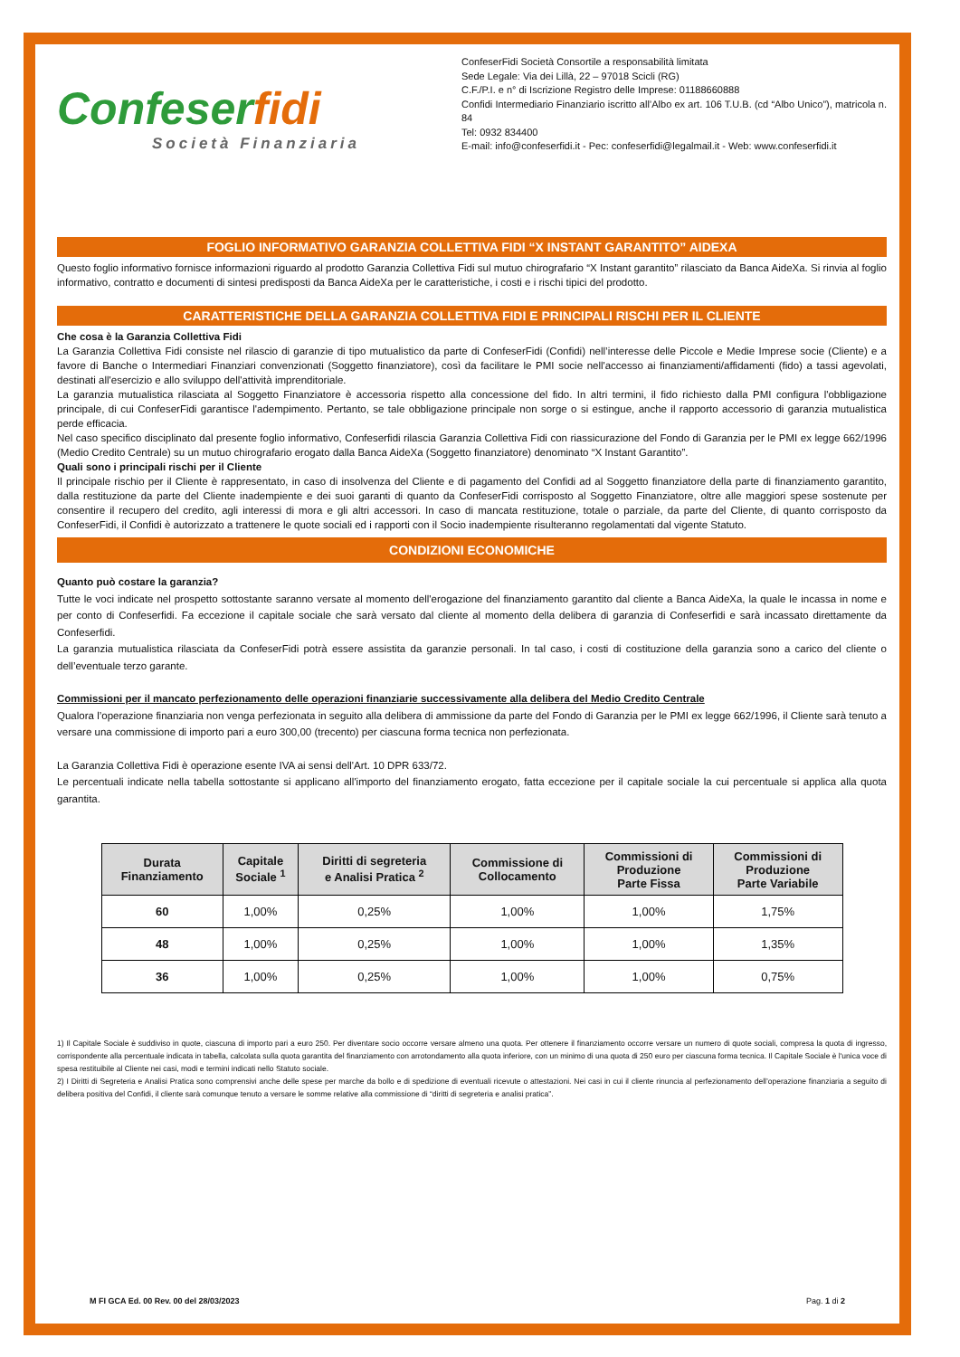Confeserfidi
Società Finanziaria
ConfeserFidi Società Consortile a responsabilità limitata
Sede Legale: Via dei Lillà, 22 – 97018 Scicli (RG)
C.F./P.I. e n° di Iscrizione Registro delle Imprese: 01188660888
Confidi Intermediario Finanziario iscritto all’Albo ex art. 106 T.U.B. (cd “Albo Unico”), matricola n. 84
Tel: 0932 834400
E-mail: info@confeserfidi.it - Pec: confeserfidi@legalmail.it - Web: www.confeserfidi.it
FOGLIO INFORMATIVO GARANZIA COLLETTIVA FIDI “X INSTANT GARANTITO” AIDEXA
Questo foglio informativo fornisce informazioni riguardo al prodotto Garanzia Collettiva Fidi sul mutuo chirografario “X Instant garantito” rilasciato da Banca AideXa. Si rinvia al foglio informativo, contratto e documenti di sintesi predisposti da Banca AideXa per le caratteristiche, i costi e i rischi tipici del prodotto.
CARATTERISTICHE DELLA GARANZIA COLLETTIVA FIDI E PRINCIPALI RISCHI PER IL CLIENTE
Che cosa è la Garanzia Collettiva Fidi
La Garanzia Collettiva Fidi consiste nel rilascio di garanzie di tipo mutualistico da parte di ConfeserFidi (Confidi) nell’interesse delle Piccole e Medie Imprese socie (Cliente) e a favore di Banche o Intermediari Finanziari convenzionati (Soggetto finanziatore), così da facilitare le PMI socie nell'accesso ai finanziamenti/affidamenti (fido) a tassi agevolati, destinati all'esercizio e allo sviluppo dell'attività imprenditoriale.
La garanzia mutualistica rilasciata al Soggetto Finanziatore è accessoria rispetto alla concessione del fido. In altri termini, il fido richiesto dalla PMI configura l'obbligazione principale, di cui ConfeserFidi garantisce l'adempimento. Pertanto, se tale obbligazione principale non sorge o si estingue, anche il rapporto accessorio di garanzia mutualistica perde efficacia.
Nel caso specifico disciplinato dal presente foglio informativo, Confeserfidi rilascia Garanzia Collettiva Fidi con riassicurazione del Fondo di Garanzia per le PMI ex legge 662/1996 (Medio Credito Centrale) su un mutuo chirografario erogato dalla Banca AideXa (Soggetto finanziatore) denominato “X Instant Garantito”.
Quali sono i principali rischi per il Cliente
Il principale rischio per il Cliente è rappresentato, in caso di insolvenza del Cliente e di pagamento del Confidi ad al Soggetto finanziatore della parte di finanziamento garantito, dalla restituzione da parte del Cliente inadempiente e dei suoi garanti di quanto da ConfeserFidi corrisposto al Soggetto Finanziatore, oltre alle maggiori spese sostenute per consentire il recupero del credito, agli interessi di mora e gli altri accessori. In caso di mancata restituzione, totale o parziale, da parte del Cliente, di quanto corrisposto da ConfeserFidi, il Confidi è autorizzato a trattenere le quote sociali ed i rapporti con il Socio inadempiente risulteranno regolamentati dal vigente Statuto.
CONDIZIONI ECONOMICHE
Quanto può costare la garanzia?
Tutte le voci indicate nel prospetto sottostante saranno versate al momento dell'erogazione del finanziamento garantito dal cliente a Banca AideXa, la quale le incassa in nome e per conto di Confeserfidi. Fa eccezione il capitale sociale che sarà versato dal cliente al momento della delibera di garanzia di Confeserfidi e sarà incassato direttamente da Confeserfidi.
La garanzia mutualistica rilasciata da ConfeserFidi potrà essere assistita da garanzie personali. In tal caso, i costi di costituzione della garanzia sono a carico del cliente o dell’eventuale terzo garante.
Commissioni per il mancato perfezionamento delle operazioni finanziarie successivamente alla delibera del Medio Credito Centrale
Qualora l’operazione finanziaria non venga perfezionata in seguito alla delibera di ammissione da parte del Fondo di Garanzia per le PMI ex legge 662/1996, il Cliente sarà tenuto a versare una commissione di importo pari a euro 300,00 (trecento) per ciascuna forma tecnica non perfezionata.
La Garanzia Collettiva Fidi è operazione esente IVA ai sensi dell'Art. 10 DPR 633/72.
Le percentuali indicate nella tabella sottostante si applicano all'importo del finanziamento erogato, fatta eccezione per il capitale sociale la cui percentuale si applica alla quota garantita.
| Durata Finanziamento | Capitale Sociale <sup>1</sup> | Diritti di segreteria e Analisi Pratica <sup>2</sup> | Commissione di Collocamento | Commissioni di Produzione Parte Fissa | Commissioni di Produzione Parte Variabile |
| --- | --- | --- | --- | --- | --- |
| 60 | 1,00% | 0,25% | 1,00% | 1,00% | 1,75% |
| 48 | 1,00% | 0,25% | 1,00% | 1,00% | 1,35% |
| 36 | 1,00% | 0,25% | 1,00% | 1,00% | 0,75% |
1) Il Capitale Sociale è suddiviso in quote, ciascuna di importo pari a euro 250. Per diventare socio occorre versare almeno una quota. Per ottenere il finanziamento occorre versare un numero di quote sociali, compresa la quota di ingresso, corrispondente alla percentuale indicata in tabella, calcolata sulla quota garantita del finanziamento con arrotondamento alla quota inferiore, con un minimo di una quota di 250 euro per ciascuna forma tecnica. Il Capitale Sociale è l'unica voce di spesa restituibile al Cliente nei casi, modi e termini indicati nello Statuto sociale.
2) I Diritti di Segreteria e Analisi Pratica sono comprensivi anche delle spese per marche da bollo e di spedizione di eventuali ricevute o attestazioni. Nei casi in cui il cliente rinuncia al perfezionamento dell’operazione finanziaria a seguito di delibera positiva del Confidi, il cliente sarà comunque tenuto a versare le somme relative alla commissione di “diritti di segreteria e analisi pratica”.
M FI GCA Ed. 00 Rev. 00 del 28/03/2023 Pag. 1 di 2